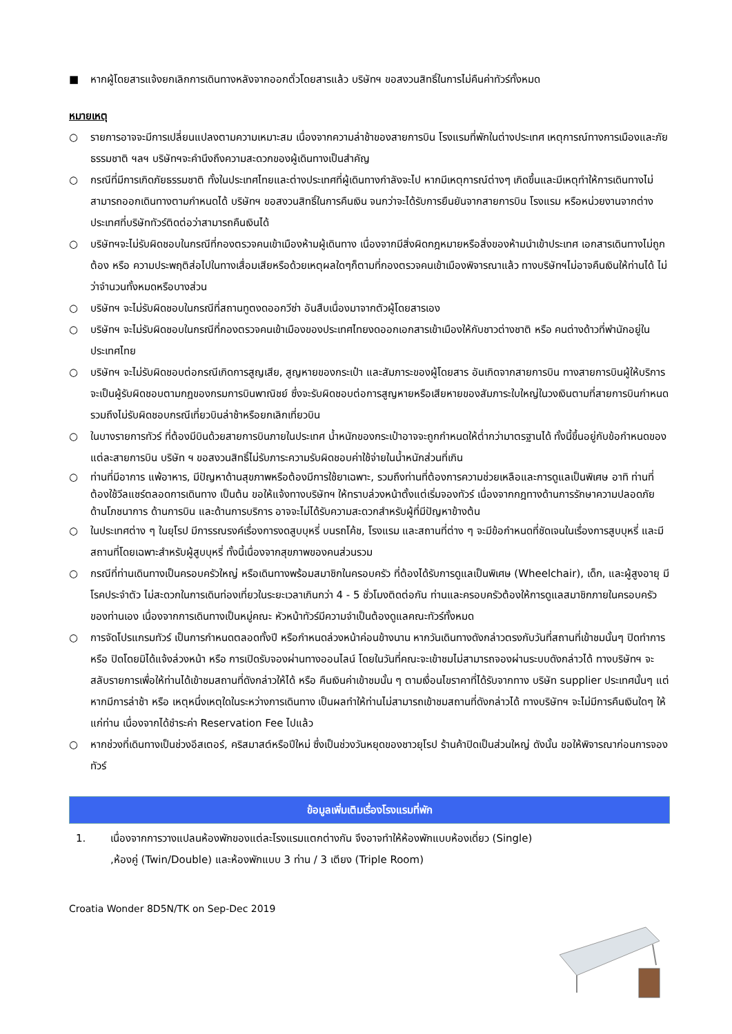■ หากผู้โดยสารแจ้งยกเลิกการเดินทางหลังจากออกตั๋วโดยสารแล้ว บริษัทฯ ขอสงวนสิทธิ์ในการไม่คืนค่าทัวร์ทั้งหมด
หมายเหตุ
○ รายการอาจจะมีการเปลี่ยนแปลงตามความเหมาะสม เนื่องจากความล่าช้าของสายการบิน โรงแรมที่พักในต่างประเทศ เหตุการณ์ทางการเมืองและภัยธรรมชาติ ฯลฯ บริษัทฯจะคำนึงถึงความสะดวกของผู้เดินทางเป็นสำคัญ
○ กรณีที่มีการเกิดภัยธรรมชาติ ทั้งในประเทศไทยและต่างประเทศที่ผู้เดินทางกำลังจะไป หากมีเหตุการณ์ต่างๆ เกิดขึ้นและมีเหตุทำให้การเดินทางไม่สามารถออกเดินทางตามกำหนดได้ บริษัทฯ ขอสงวนสิทธิ์ในการคืนเงิน จนกว่าจะได้รับการยืนยันจากสายการบิน โรงแรม หรือหน่วยงานจากต่างประเทศที่บริษัททัวร์ติดต่อว่าสามารถคืนเงินได้
○ บริษัทฯจะไม่รับผิดชอบในกรณีที่กองตรวจคนเข้าเมืองห้ามผู้เดินทาง เนื่องจากมีสิ่งผิดกฎหมายหรือสิ่งของห้ามนำเข้าประเทศ เอกสารเดินทางไม่ถูกต้อง หรือ ความประพฤติส่อไปในทางเสื่อมเสียหรือด้วยเหตุผลใดๆก็ตามที่กองตรวจคนเข้าเมืองพิจารณาแล้ว ทางบริษัทฯไม่อาจคืนเงินให้ท่านได้ ไม่ว่าจำนวนทั้งหมดหรือบางส่วน
○ บริษัทฯ จะไม่รับผิดชอบในกรณีที่สถานทูตงดออกวีซ่า อันสืบเนื่องมาจากตัวผู้โดยสารเอง
○ บริษัทฯ จะไม่รับผิดชอบในกรณีที่กองตรวจคนเข้าเมืองของประเทศไทยงดออกเอกสารเข้าเมืองให้กับชาวต่างชาติ หรือ คนต่างด้าวที่พำนักอยู่ในประเทศไทย
○ บริษัทฯ จะไม่รับผิดชอบต่อกรณีเกิดการสูญเสีย, สูญหายของกระเป๋า และสัมภาระของผู้โดยสาร อันเกิดจากสายการบิน ทางสายการบินผู้ให้บริการจะเป็นผู้รับผิดชอบตามกฎของกรมการบินพาณิชย์ ซึ่งจะรับผิดชอบต่อการสูญหายหรือเสียหายของสัมภาระใบใหญ่ในวงเงินตามที่สายการบินกำหนด รวมถึงไม่รับผิดชอบกรณีเที่ยวบินล่าช้าหรือยกเลิกเที่ยวบิน
○ ในบางรายการทัวร์ ที่ต้องมีบินด้วยสายการบินภายในประเทศ น้ำหนักของกระเป๋าอาจจะถูกกำหนดให้ต่ำกว่ามาตรฐานได้ ทั้งนี้ขึ้นอยู่กับข้อกำหนดของแต่ละสายการบิน บริษัท ฯ ขอสงวนสิทธิ์ไม่รับภาระความรับผิดชอบค่าใช้จ่ายในน้ำหนักส่วนที่เกิน
○ ท่านที่มีอาการ แพ้อาหาร, มีปัญหาด้านสุขภาพหรือต้องมีการใช้ยาเฉพาะ, รวมถึงท่านที่ต้องการความช่วยเหลือและการดูแลเป็นพิเศษ อาทิ ท่านที่ต้องใช้วีลแชร์ตลอดการเดินทาง เป็นต้น ขอให้แจ้งทางบริษัทฯ ให้ทราบล่วงหน้าตั้งแต่เริ่มจองทัวร์ เนื่องจากกฎทางด้านการรักษาความปลอดภัย ด้านโภชนาการ ด้านการบิน และด้านการบริการ อาจจะไม่ได้รับความสะดวกสำหรับผู้ที่มีปัญหาข้างต้น
○ ในประเทศต่าง ๆ ในยุโรป มีการรณรงค์เรื่องการงดสูบบุหรี่ บนรถโค้ช, โรงแรม และสถานที่ต่าง ๆ จะมีข้อกำหนดที่ชัดเจนในเรื่องการสูบบุหรี่ และมีสถานที่โดยเฉพาะสำหรับผู้สูบบุหรี่ ทั้งนี้เนื่องจากสุขภาพของคนส่วนรวม
○ กรณีที่ท่านเดินทางเป็นครอบครัวใหญ่ หรือเดินทางพร้อมสมาชิกในครอบครัว ที่ต้องได้รับการดูแลเป็นพิเศษ (Wheelchair), เด็ก, และผู้สูงอายุ มีโรคประจำตัว ไม่สะดวกในการเดินท่องเที่ยวในระยะเวลาเกินกว่า 4 - 5 ชั่วโมงติดต่อกัน ท่านและครอบครัวต้องให้การดูแลสมาชิกภายในครอบครัวของท่านเอง เนื่องจากการเดินทางเป็นหมู่คณะ หัวหน้าทัวร์มีความจำเป็นต้องดูแลคณะทัวร์ทั้งหมด
○ การจัดโปรแกรมทัวร์ เป็นการกำหนดตลอดทั้งปี หรือกำหนดล่วงหน้าค่อนข้างนาน หากวันเดินทางดังกล่าวตรงกับวันที่สถานที่เข้าชมนั้นๆ ปิดทำการ หรือ ปิดโดยมิได้แจ้งล่วงหน้า หรือ การเปิดรับจองผ่านทางออนไลน์ โดยในวันที่คณะจะเข้าชมไม่สามารถจองผ่านระบบดังกล่าวได้ ทางบริษัทฯ จะสลับรายการเพื่อให้ท่านได้เข้าชมสถานที่ดังกล่าวให้ได้ หรือ คืนเงินค่าเข้าชมนั้น ๆ ตามเงื่อนไขราคาที่ได้รับจากทาง บริษัท supplier ประเทศนั้นๆ แต่หากมีการล่าช้า หรือ เหตุหนึ่งเหตุใดในระหว่างการเดินทาง เป็นผลทำให้ท่านไม่สามารถเข้าชมสถานที่ดังกล่าวได้ ทางบริษัทฯ จะไม่มีการคืนเงินใดๆ ให้แก่ท่าน เนื่องจากได้ชำระค่า Reservation Fee ไปแล้ว
○ หากช่วงที่เดินทางเป็นช่วงอีสเตอร์, คริสมาสต์หรือปีใหม่ ซึ่งเป็นช่วงวันหยุดของชาวยุโรป ร้านค้าปิดเป็นส่วนใหญ่ ดังนั้น ขอให้พิจารณาก่อนการจองทัวร์
ข้อมูลเพิ่มเติมเรื่องโรงแรมที่พัก
1. เนื่องจากการวางแปลนห้องพักของแต่ละโรงแรมแตกต่างกัน จึงอาจทำให้ห้องพักแบบห้องเดี่ยว (Single) ,ห้องคู่ (Twin/Double) และห้องพักแบบ 3 ท่าน / 3 เตียง (Triple Room)
Croatia Wonder 8D5N/TK on Sep-Dec 2019